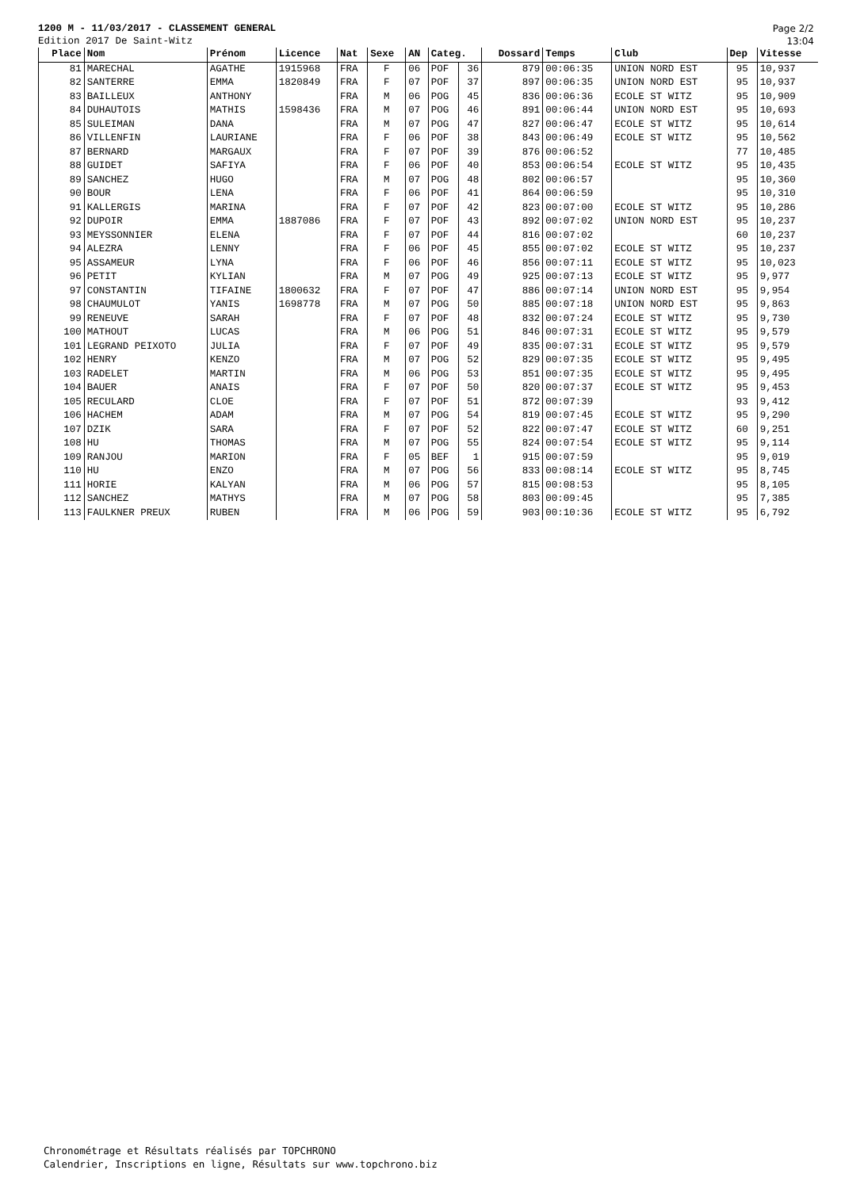1200 M - 11/03/2017 - CLASSEMENT GENERAL
Edition 2017 De Saint-Witz
Page 2/2
13:04
| Place | Nom | Prénom | Licence | Nat | Sexe | AN | Categ. | | Dossard | Temps | Club | Dep | Vitesse |
| --- | --- | --- | --- | --- | --- | --- | --- | --- | --- | --- | --- | --- | --- |
| 81 | MARECHAL | AGATHE | 1915968 | FRA | F | 06 | POF | 36 | 879 | 00:06:35 | UNION NORD EST | 95 | 10,937 |
| 82 | SANTERRE | EMMA | 1820849 | FRA | F | 07 | POF | 37 | 897 | 00:06:35 | UNION NORD EST | 95 | 10,937 |
| 83 | BAILLEUX | ANTHONY | | FRA | M | 06 | POG | 45 | 836 | 00:06:36 | ECOLE ST WITZ | 95 | 10,909 |
| 84 | DUHAUTOIS | MATHIS | 1598436 | FRA | M | 07 | POG | 46 | 891 | 00:06:44 | UNION NORD EST | 95 | 10,693 |
| 85 | SULEIMAN | DANA | | FRA | M | 07 | POG | 47 | 827 | 00:06:47 | ECOLE ST WITZ | 95 | 10,614 |
| 86 | VILLENFIN | LAURIANE | | FRA | F | 06 | POF | 38 | 843 | 00:06:49 | ECOLE ST WITZ | 95 | 10,562 |
| 87 | BERNARD | MARGAUX | | FRA | F | 07 | POF | 39 | 876 | 00:06:52 | | 77 | 10,485 |
| 88 | GUIDET | SAFIYA | | FRA | F | 06 | POF | 40 | 853 | 00:06:54 | ECOLE ST WITZ | 95 | 10,435 |
| 89 | SANCHEZ | HUGO | | FRA | M | 07 | POG | 48 | 802 | 00:06:57 | | 95 | 10,360 |
| 90 | BOUR | LENA | | FRA | F | 06 | POF | 41 | 864 | 00:06:59 | | 95 | 10,310 |
| 91 | KALLERGIS | MARINA | | FRA | F | 07 | POF | 42 | 823 | 00:07:00 | ECOLE ST WITZ | 95 | 10,286 |
| 92 | DUPOIR | EMMA | 1887086 | FRA | F | 07 | POF | 43 | 892 | 00:07:02 | UNION NORD EST | 95 | 10,237 |
| 93 | MEYSSONNIER | ELENA | | FRA | F | 07 | POF | 44 | 816 | 00:07:02 | | 60 | 10,237 |
| 94 | ALEZRA | LENNY | | FRA | F | 06 | POF | 45 | 855 | 00:07:02 | ECOLE ST WITZ | 95 | 10,237 |
| 95 | ASSAMEUR | LYNA | | FRA | F | 06 | POF | 46 | 856 | 00:07:11 | ECOLE ST WITZ | 95 | 10,023 |
| 96 | PETIT | KYLIAN | | FRA | M | 07 | POG | 49 | 925 | 00:07:13 | ECOLE ST WITZ | 95 | 9,977 |
| 97 | CONSTANTIN | TIFAINE | 1800632 | FRA | F | 07 | POF | 47 | 886 | 00:07:14 | UNION NORD EST | 95 | 9,954 |
| 98 | CHAUMULOT | YANIS | 1698778 | FRA | M | 07 | POG | 50 | 885 | 00:07:18 | UNION NORD EST | 95 | 9,863 |
| 99 | RENEUVE | SARAH | | FRA | F | 07 | POF | 48 | 832 | 00:07:24 | ECOLE ST WITZ | 95 | 9,730 |
| 100 | MATHOUT | LUCAS | | FRA | M | 06 | POG | 51 | 846 | 00:07:31 | ECOLE ST WITZ | 95 | 9,579 |
| 101 | LEGRAND PEIXOTO | JULIA | | FRA | F | 07 | POF | 49 | 835 | 00:07:31 | ECOLE ST WITZ | 95 | 9,579 |
| 102 | HENRY | KENZO | | FRA | M | 07 | POG | 52 | 829 | 00:07:35 | ECOLE ST WITZ | 95 | 9,495 |
| 103 | RADELET | MARTIN | | FRA | M | 06 | POG | 53 | 851 | 00:07:35 | ECOLE ST WITZ | 95 | 9,495 |
| 104 | BAUER | ANAIS | | FRA | F | 07 | POF | 50 | 820 | 00:07:37 | ECOLE ST WITZ | 95 | 9,453 |
| 105 | RECULARD | CLOE | | FRA | F | 07 | POF | 51 | 872 | 00:07:39 | | 93 | 9,412 |
| 106 | HACHEM | ADAM | | FRA | M | 07 | POG | 54 | 819 | 00:07:45 | ECOLE ST WITZ | 95 | 9,290 |
| 107 | DZIK | SARA | | FRA | F | 07 | POF | 52 | 822 | 00:07:47 | ECOLE ST WITZ | 60 | 9,251 |
| 108 | HU | THOMAS | | FRA | M | 07 | POG | 55 | 824 | 00:07:54 | ECOLE ST WITZ | 95 | 9,114 |
| 109 | RANJOU | MARION | | FRA | F | 05 | BEF | 1 | 915 | 00:07:59 | | 95 | 9,019 |
| 110 | HU | ENZO | | FRA | M | 07 | POG | 56 | 833 | 00:08:14 | ECOLE ST WITZ | 95 | 8,745 |
| 111 | HORIE | KALYAN | | FRA | M | 06 | POG | 57 | 815 | 00:08:53 | | 95 | 8,105 |
| 112 | SANCHEZ | MATHYS | | FRA | M | 07 | POG | 58 | 803 | 00:09:45 | | 95 | 7,385 |
| 113 | FAULKNER PREUX | RUBEN | | FRA | M | 06 | POG | 59 | 903 | 00:10:36 | ECOLE ST WITZ | 95 | 6,792 |
Chronométrage et Résultats réalisés par TOPCHRONO
Calendrier, Inscriptions en ligne, Résultats sur www.topchrono.biz